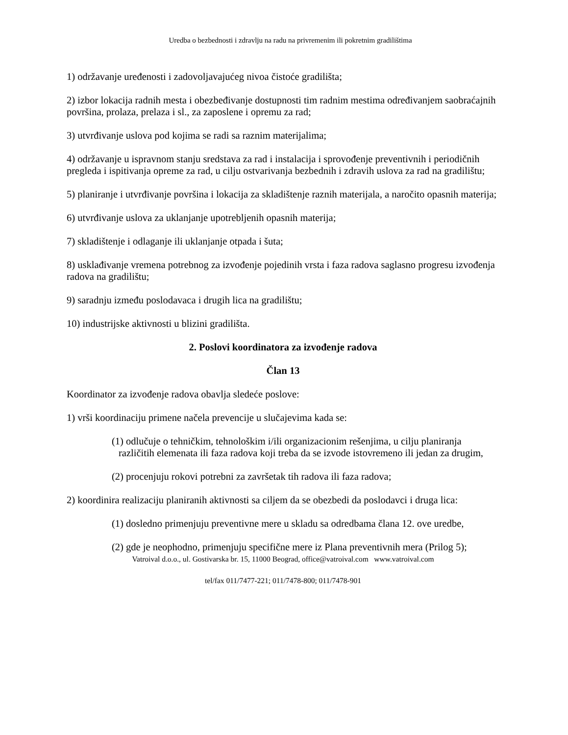Uredba o bezbednosti i zdravlju na radu na privremenim ili pokretnim gradilištima
1) održavanje uređenosti i zadovoljavajućeg nivoa čistoće gradilišta;
2) izbor lokacija radnih mesta i obezbeđivanje dostupnosti tim radnim mestima određivanjem saobraćajnih površina, prolaza, prelaza i sl., za zaposlene i opremu za rad;
3) utvrđivanje uslova pod kojima se radi sa raznim materijalima;
4) održavanje u ispravnom stanju sredstava za rad i instalacija i sprovođenje preventivnih i periodičnih pregleda i ispitivanja opreme za rad, u cilju ostvarivanja bezbednih i zdravih uslova za rad na gradilištu;
5) planiranje i utvrđivanje površina i lokacija za skladištenje raznih materijala, a naročito opasnih materija;
6) utvrđivanje uslova za uklanjanje upotrebljenih opasnih materija;
7) skladištenje i odlaganje ili uklanjanje otpada i šuta;
8) usklađivanje vremena potrebnog za izvođenje pojedinih vrsta i faza radova saglasno progresu izvođenja radova na gradilištu;
9) saradnju između poslodavaca i drugih lica na gradilištu;
10) industrijske aktivnosti u blizini gradilišta.
2. Poslovi koordinatora za izvođenje radova
Član 13
Koordinator za izvođenje radova obavlja sledeće poslove:
1) vrši koordinaciju primene načela prevencije u slučajevima kada se:
(1) odlučuje o tehničkim, tehnološkim i/ili organizacionim rešenjima, u cilju planiranja različitih elemenata ili faza radova koji treba da se izvode istovremeno ili jedan za drugim,
(2) procenjuju rokovi potrebni za završetak tih radova ili faza radova;
2) koordinira realizaciju planiranih aktivnosti sa ciljem da se obezbedi da poslodavci i druga lica:
(1) dosledno primenjuju preventivne mere u skladu sa odredbama člana 12. ove uredbe,
(2) gde je neophodno, primenjuju specifične mere iz Plana preventivnih mera (Prilog 5);
Vatroival d.o.o., ul. Gostivarska br. 15, 11000 Beograd, office@vatroival.com www.vatroival.com
tel/fax 011/7477-221; 011/7478-800; 011/7478-901